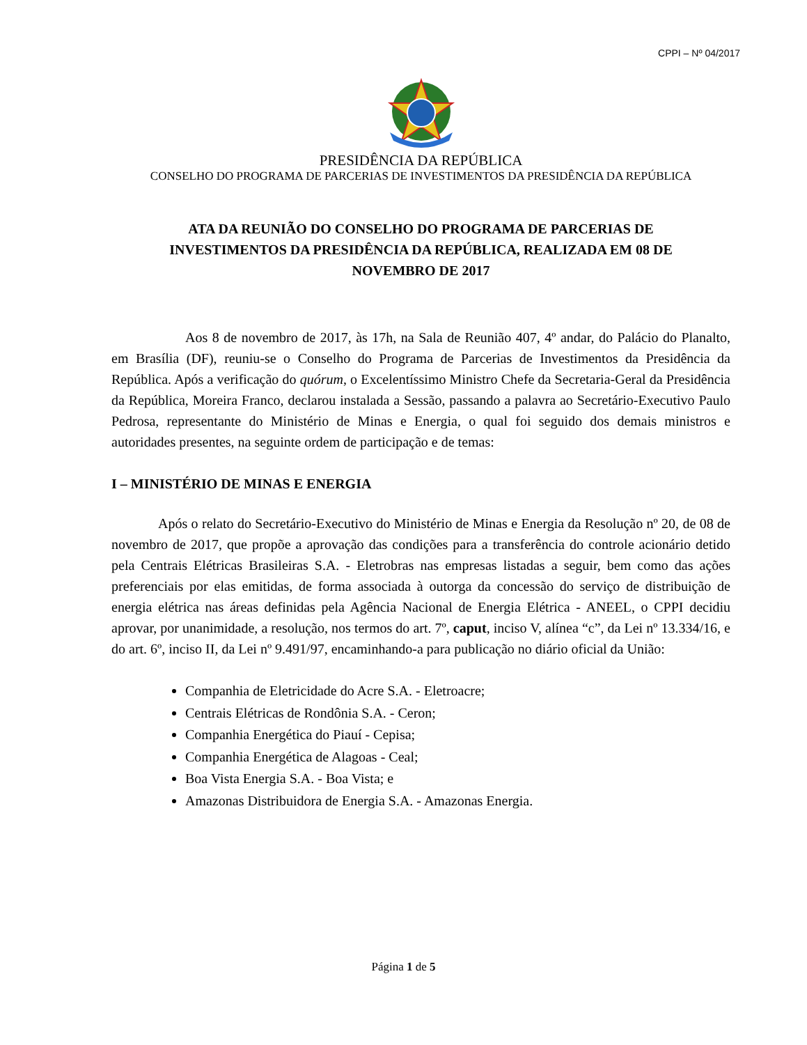CPPI – Nº 04/2017
PRESIDÊNCIA DA REPÚBLICA
CONSELHO DO PROGRAMA DE PARCERIAS DE INVESTIMENTOS DA PRESIDÊNCIA DA REPÚBLICA
ATA DA REUNIÃO DO CONSELHO DO PROGRAMA DE PARCERIAS DE INVESTIMENTOS DA PRESIDÊNCIA DA REPÚBLICA, REALIZADA EM 08 DE NOVEMBRO DE 2017
Aos 8 de novembro de 2017, às 17h, na Sala de Reunião 407, 4º andar, do Palácio do Planalto, em Brasília (DF), reuniu-se o Conselho do Programa de Parcerias de Investimentos da Presidência da República. Após a verificação do quórum, o Excelentíssimo Ministro Chefe da Secretaria-Geral da Presidência da República, Moreira Franco, declarou instalada a Sessão, passando a palavra ao Secretário-Executivo Paulo Pedrosa, representante do Ministério de Minas e Energia, o qual foi seguido dos demais ministros e autoridades presentes, na seguinte ordem de participação e de temas:
I – MINISTÉRIO DE MINAS E ENERGIA
Após o relato do Secretário-Executivo do Ministério de Minas e Energia da Resolução nº 20, de 08 de novembro de 2017, que propõe a aprovação das condições para a transferência do controle acionário detido pela Centrais Elétricas Brasileiras S.A. - Eletrobras nas empresas listadas a seguir, bem como das ações preferenciais por elas emitidas, de forma associada à outorga da concessão do serviço de distribuição de energia elétrica nas áreas definidas pela Agência Nacional de Energia Elétrica - ANEEL, o CPPI decidiu aprovar, por unanimidade, a resolução, nos termos do art. 7º, caput, inciso V, alínea “c”, da Lei nº 13.334/16, e do art. 6º, inciso II, da Lei nº 9.491/97, encaminhando-a para publicação no diário oficial da União:
Companhia de Eletricidade do Acre S.A. - Eletroacre;
Centrais Elétricas de Rondônia S.A. - Ceron;
Companhia Energética do Piauí - Cepisa;
Companhia Energética de Alagoas - Ceal;
Boa Vista Energia S.A. - Boa Vista; e
Amazonas Distribuidora de Energia S.A. - Amazonas Energia.
Página 1 de 5